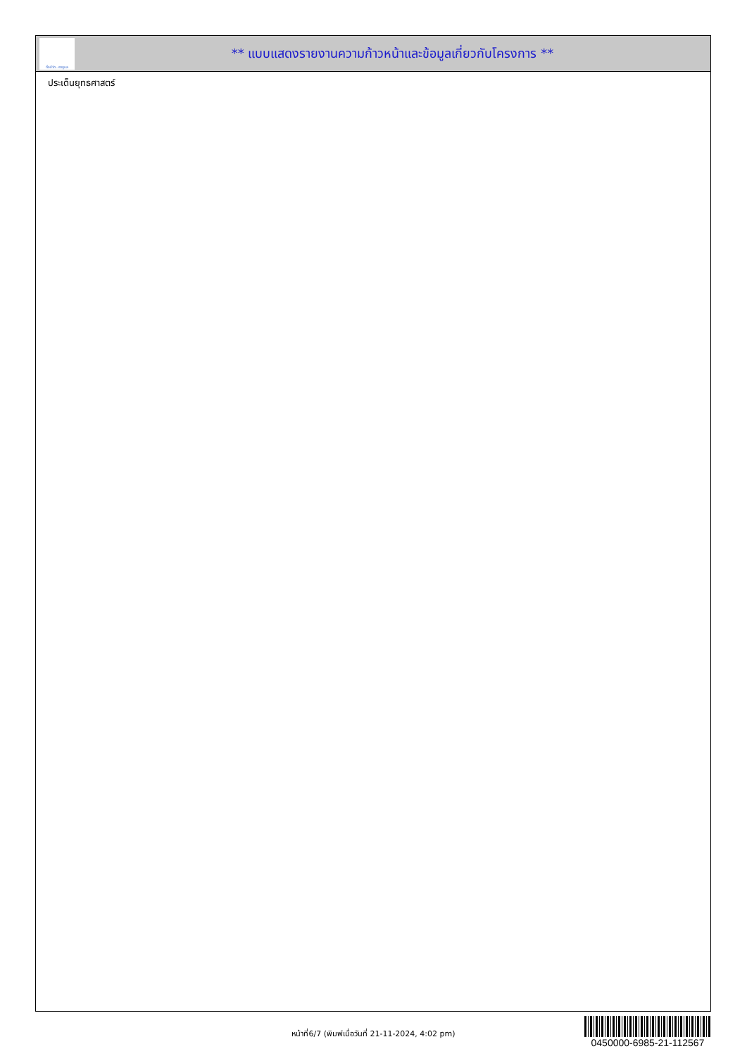ทั้งชีวิต..เราดูแล
** แบบแสดงรายงานความก้าวหน้าและข้อมูลเกี่ยวกับโครงการ **
ประเด็นยุทธศาสตร์
หน้าที่6/7 (พิมพ์เมื่อวันที่ 21-11-2024, 4:02 pm)
0450000-6985-21-112567